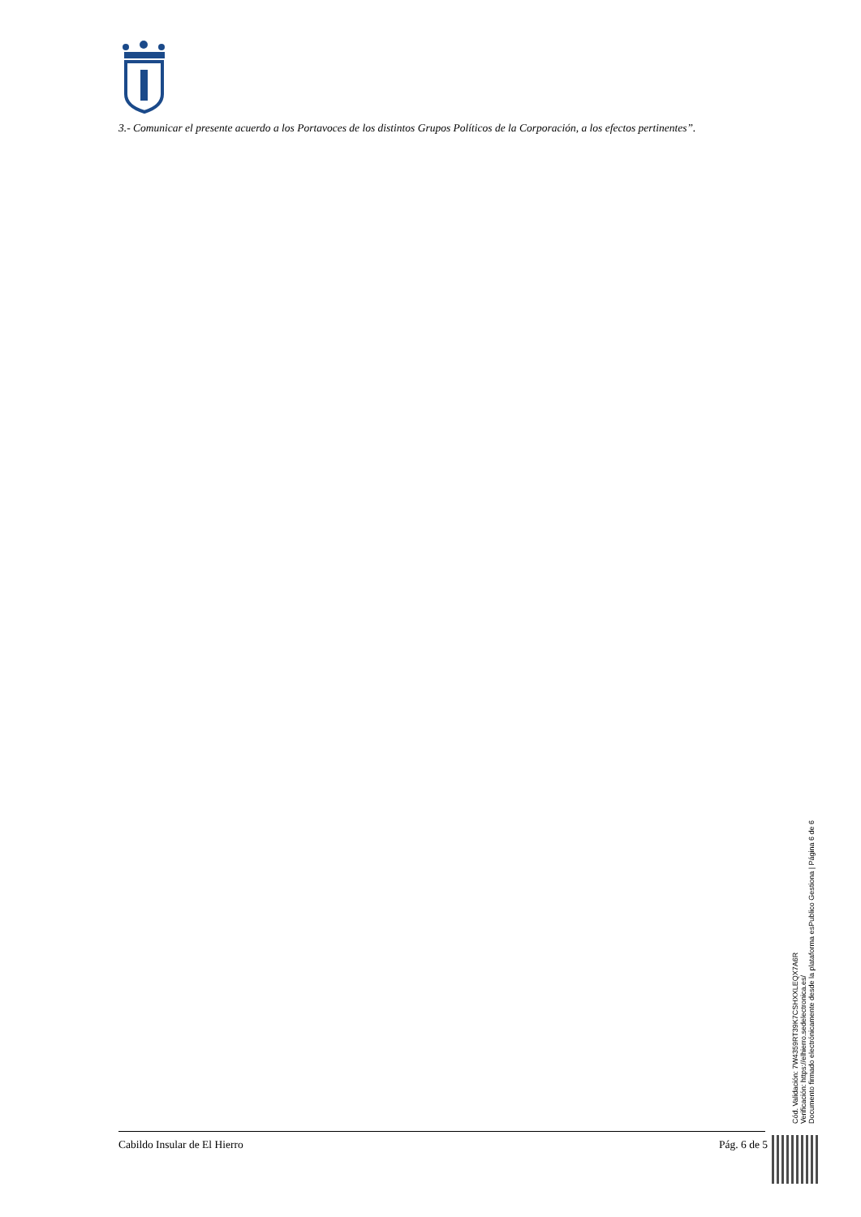3.- Comunicar el presente acuerdo a los Portavoces de los distintos Grupos Políticos de la Corporación, a los efectos pertinentes”.
Cabildo Insular de El Hierro Pág. 6 de 5
Cód. Validación: 7W4359RT39K7CSHXXLEQX7A6R
Verificación: https://elhierro.sedelectronica.es/
Documento firmado electrónicamente desde la plataforma esPublico Gestiona | Página 6 de 6